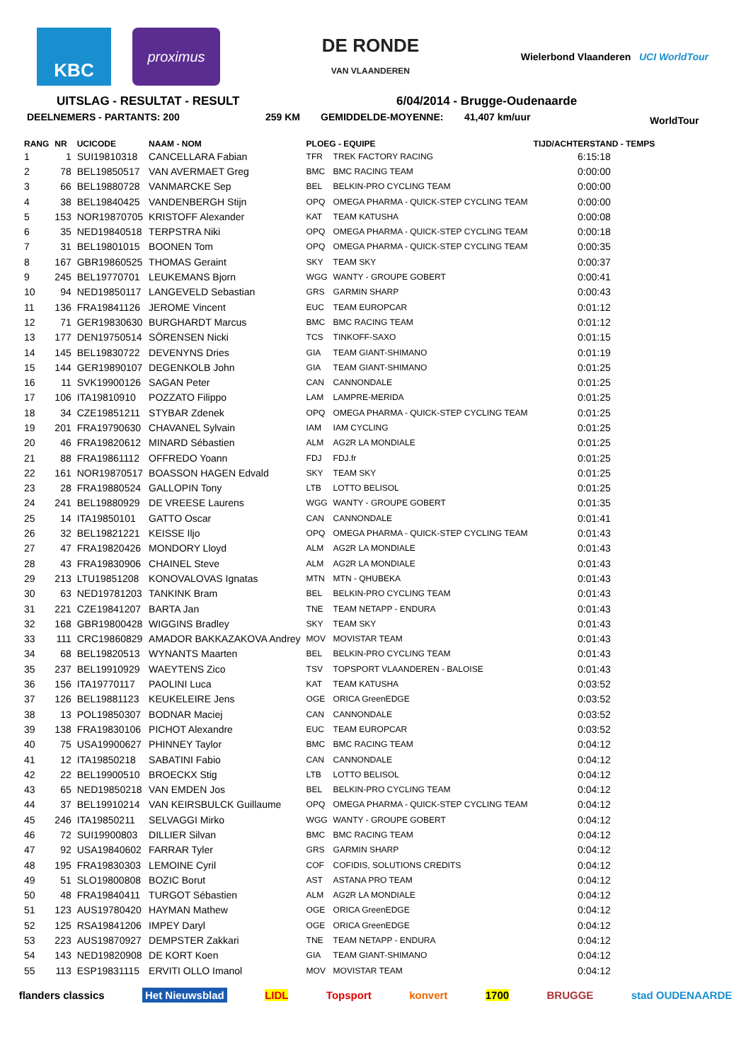KBC
proximus
DE RONDE
VAN VLAANDEREN
Wielerbond Vlaanderen UCI WorldTour
UITSLAG - RESULTAT - RESULT 6/04/2014 - Brugge-Oudenaarde
DEELNEMERS - PARTANTS: 200 259 KM GEMIDDELDE-MOYENNE: 41,407 km/uur WorldTour
| RANG | NR | UCICODE | NAAM - NOM | PLOEG - EQUIPE | | TIJD/ACHTERSTAND - TEMPS |
| --- | --- | --- | --- | --- | --- | --- |
| 1 | 1 | SUI19810318 | CANCELLARA Fabian | TFR | TREK FACTORY RACING | 6:15:18 |
| 2 | 78 | BEL19850517 | VAN AVERMAET Greg | BMC | BMC RACING TEAM | 0:00:00 |
| 3 | 66 | BEL19880728 | VANMARCKE Sep | BEL | BELKIN-PRO CYCLING TEAM | 0:00:00 |
| 4 | 38 | BEL19840425 | VANDENBERGH Stijn | OPQ | OMEGA PHARMA - QUICK-STEP CYCLING TEAM | 0:00:00 |
| 5 | 153 | NOR19870705 | KRISTOFF Alexander | KAT | TEAM KATUSHA | 0:00:08 |
| 6 | 35 | NED19840518 | TERPSTRA Niki | OPQ | OMEGA PHARMA - QUICK-STEP CYCLING TEAM | 0:00:18 |
| 7 | 31 | BEL19801015 | BOONEN Tom | OPQ | OMEGA PHARMA - QUICK-STEP CYCLING TEAM | 0:00:35 |
| 8 | 167 | GBR19860525 | THOMAS Geraint | SKY | TEAM SKY | 0:00:37 |
| 9 | 245 | BEL19770701 | LEUKEMANS Bjorn | WGG | WANTY - GROUPE GOBERT | 0:00:41 |
| 10 | 94 | NED19850117 | LANGEVELD Sebastian | GRS | GARMIN SHARP | 0:00:43 |
| 11 | 136 | FRA19841126 | JEROME Vincent | EUC | TEAM EUROPCAR | 0:01:12 |
| 12 | 71 | GER19830630 | BURGHARDT Marcus | BMC | BMC RACING TEAM | 0:01:12 |
| 13 | 177 | DEN19750514 | SÖRENSEN Nicki | TCS | TINKOFF-SAXO | 0:01:15 |
| 14 | 145 | BEL19830722 | DEVENYNS Dries | GIA | TEAM GIANT-SHIMANO | 0:01:19 |
| 15 | 144 | GER19890107 | DEGENKOLB John | GIA | TEAM GIANT-SHIMANO | 0:01:25 |
| 16 | 11 | SVK19900126 | SAGAN Peter | CAN | CANNONDALE | 0:01:25 |
| 17 | 106 | ITA19810910 | POZZATO Filippo | LAM | LAMPRE-MERIDA | 0:01:25 |
| 18 | 34 | CZE19851211 | STYBAR Zdenek | OPQ | OMEGA PHARMA - QUICK-STEP CYCLING TEAM | 0:01:25 |
| 19 | 201 | FRA19790630 | CHAVANEL Sylvain | IAM | IAM CYCLING | 0:01:25 |
| 20 | 46 | FRA19820612 | MINARD Sébastien | ALM | AG2R LA MONDIALE | 0:01:25 |
| 21 | 88 | FRA19861112 | OFFREDO Yoann | FDJ | FDJ.fr | 0:01:25 |
| 22 | 161 | NOR19870517 | BOASSON HAGEN Edvald | SKY | TEAM SKY | 0:01:25 |
| 23 | 28 | FRA19880524 | GALLOPIN Tony | LTB | LOTTO BELISOL | 0:01:25 |
| 24 | 241 | BEL19880929 | DE VREESE Laurens | WGG | WANTY - GROUPE GOBERT | 0:01:35 |
| 25 | 14 | ITA19850101 | GATTO Oscar | CAN | CANNONDALE | 0:01:41 |
| 26 | 32 | BEL19821221 | KEISSE Iljo | OPQ | OMEGA PHARMA - QUICK-STEP CYCLING TEAM | 0:01:43 |
| 27 | 47 | FRA19820426 | MONDORY Lloyd | ALM | AG2R LA MONDIALE | 0:01:43 |
| 28 | 43 | FRA19830906 | CHAINEL Steve | ALM | AG2R LA MONDIALE | 0:01:43 |
| 29 | 213 | LTU19851208 | KONOVALOVAS Ignatas | MTN | MTN - QHUBEKA | 0:01:43 |
| 30 | 63 | NED19781203 | TANKINK Bram | BEL | BELKIN-PRO CYCLING TEAM | 0:01:43 |
| 31 | 221 | CZE19841207 | BARTA Jan | TNE | TEAM NETAPP - ENDURA | 0:01:43 |
| 32 | 168 | GBR19800428 | WIGGINS Bradley | SKY | TEAM SKY | 0:01:43 |
| 33 | 111 | CRC19860829 | AMADOR BAKKAZAKOVA Andrey | MOV | MOVISTAR TEAM | 0:01:43 |
| 34 | 68 | BEL19820513 | WYNANTS Maarten | BEL | BELKIN-PRO CYCLING TEAM | 0:01:43 |
| 35 | 237 | BEL19910929 | WAEYTENS Zico | TSV | TOPSPORT VLAANDEREN - BALOISE | 0:01:43 |
| 36 | 156 | ITA19770117 | PAOLINI Luca | KAT | TEAM KATUSHA | 0:03:52 |
| 37 | 126 | BEL19881123 | KEUKELEIRE Jens | OGE | ORICA GreenEDGE | 0:03:52 |
| 38 | 13 | POL19850307 | BODNAR Maciej | CAN | CANNONDALE | 0:03:52 |
| 39 | 138 | FRA19830106 | PICHOT Alexandre | EUC | TEAM EUROPCAR | 0:03:52 |
| 40 | 75 | USA19900627 | PHINNEY Taylor | BMC | BMC RACING TEAM | 0:04:12 |
| 41 | 12 | ITA19850218 | SABATINI Fabio | CAN | CANNONDALE | 0:04:12 |
| 42 | 22 | BEL19900510 | BROECKX Stig | LTB | LOTTO BELISOL | 0:04:12 |
| 43 | 65 | NED19850218 | VAN EMDEN Jos | BEL | BELKIN-PRO CYCLING TEAM | 0:04:12 |
| 44 | 37 | BEL19910214 | VAN KEIRSBULCK Guillaume | OPQ | OMEGA PHARMA - QUICK-STEP CYCLING TEAM | 0:04:12 |
| 45 | 246 | ITA19850211 | SELVAGGI Mirko | WGG | WANTY - GROUPE GOBERT | 0:04:12 |
| 46 | 72 | SUI19900803 | DILLIER Silvan | BMC | BMC RACING TEAM | 0:04:12 |
| 47 | 92 | USA19840602 | FARRAR Tyler | GRS | GARMIN SHARP | 0:04:12 |
| 48 | 195 | FRA19830303 | LEMOINE Cyril | COF | COFIDIS, SOLUTIONS CREDITS | 0:04:12 |
| 49 | 51 | SLO19800808 | BOZIC Borut | AST | ASTANA PRO TEAM | 0:04:12 |
| 50 | 48 | FRA19840411 | TURGOT Sébastien | ALM | AG2R LA MONDIALE | 0:04:12 |
| 51 | 123 | AUS19780420 | HAYMAN Mathew | OGE | ORICA GreenEDGE | 0:04:12 |
| 52 | 125 | RSA19841206 | IMPEY Daryl | OGE | ORICA GreenEDGE | 0:04:12 |
| 53 | 223 | AUS19870927 | DEMPSTER Zakkari | TNE | TEAM NETAPP - ENDURA | 0:04:12 |
| 54 | 143 | NED19820908 | DE KORT Koen | GIA | TEAM GIANT-SHIMANO | 0:04:12 |
| 55 | 113 | ESP19831115 | ERVITI OLLO Imanol | MOV | MOVISTAR TEAM | 0:04:12 |
flanders classics Het Nieuwsblad LIDL Topsport konvert 1700 BRUGGE stad OUDENAARDE